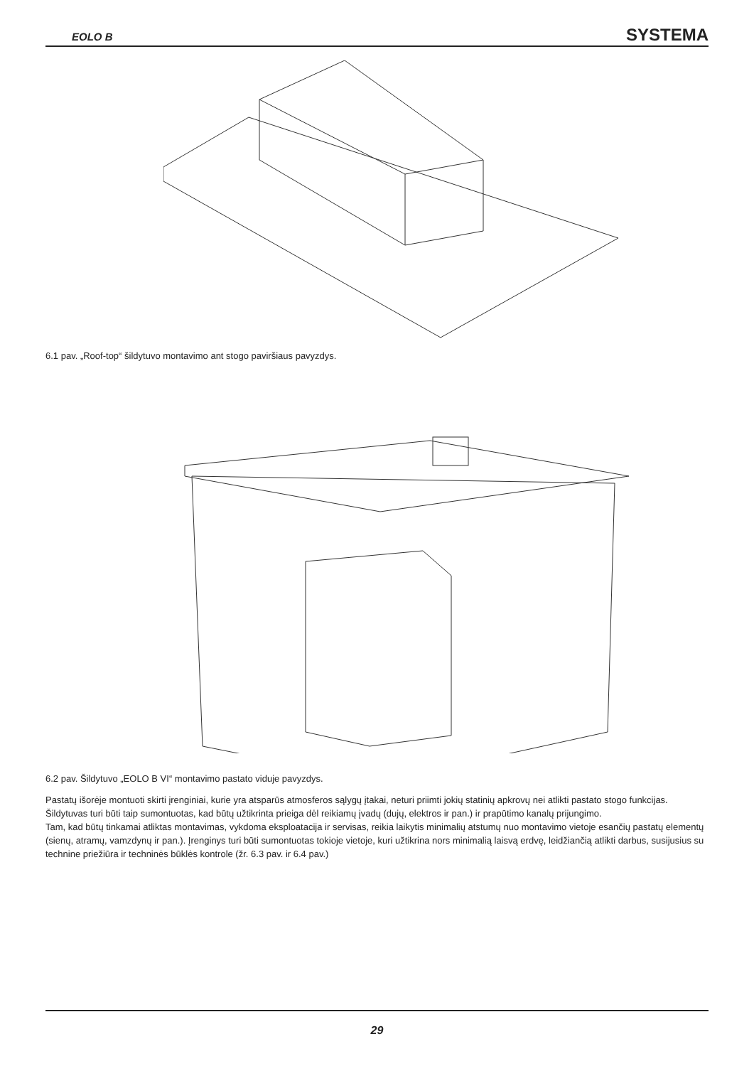EOLO B SYSTEMA
6.1 pav. „Roof-top“ šildytuvo montavimo ant stogo paviršiaus pavyzdys.
6.2 pav. Šildytuvo „EOLO B VI“ montavimo pastato viduje pavyzdys.
Pastatų išorėje montuoti skirti įrenginiai, kurie yra atsparūs atmosferos sąlygų įtakai, neturi priimti jokių statinių apkrovų nei atlikti pastato stogo funkcijas.
Šildytuvas turi būti taip sumontuotas, kad būtų užtikrinta prieiga dėl reikiamų įvadų (dujų, elektros ir pan.) ir prapūtimo kanalų prijungimo.
Tam, kad būtų tinkamai atliktas montavimas, vykdoma eksploatacija ir servisas, reikia laikytis minimalių atstumų nuo montavimo vietoje esančių pastatų elementų (sienų, atramų, vamzdynų ir pan.). Įrenginys turi būti sumontuotas tokioje vietoje, kuri užtikrina nors minimalią laisvą erdvę, leidžiančią atlikti darbus, susijusius su technine priežiūra ir techninės būklės kontrole (žr. 6.3 pav. ir 6.4 pav.)
29